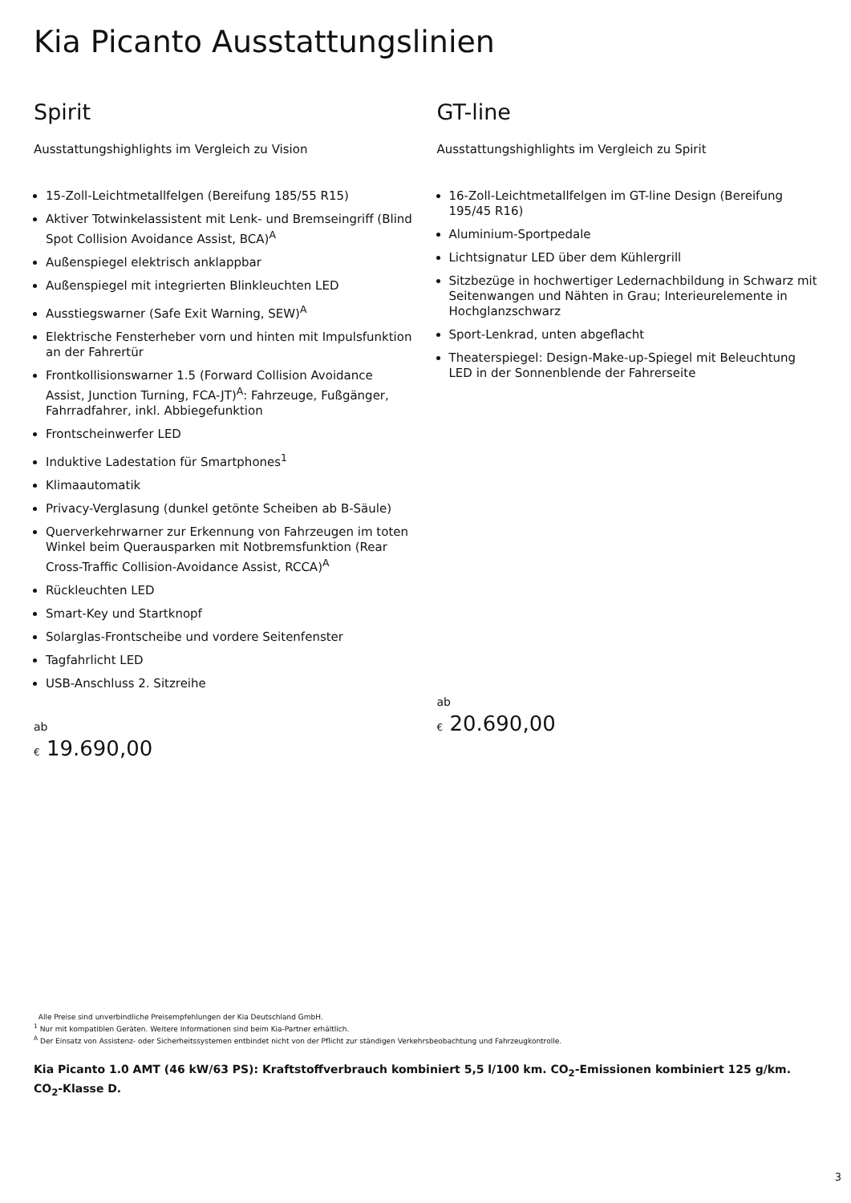Kia Picanto Ausstattungslinien
Spirit
Ausstattungshighlights im Vergleich zu Vision
15-Zoll-Leichtmetallfelgen (Bereifung 185/55 R15)
Aktiver Totwinkelassistent mit Lenk- und Bremseingriff (Blind Spot Collision Avoidance Assist, BCA)<sup>A</sup>
Außenspiegel elektrisch anklappbar
Außenspiegel mit integrierten Blinkleuchten LED
Ausstiegswarner (Safe Exit Warning, SEW)<sup>A</sup>
Elektrische Fensterheber vorn und hinten mit Impulsfunktion an der Fahrertür
Frontkollisionswarner 1.5 (Forward Collision Avoidance Assist, Junction Turning, FCA-JT)<sup>A</sup>: Fahrzeuge, Fußgänger, Fahrradfahrer, inkl. Abbiegefunktion
Frontscheinwerfer LED
Induktive Ladestation für Smartphones<sup>1</sup>
Klimaautomatik
Privacy-Verglasung (dunkel getönte Scheiben ab B-Säule)
Querverkehrwarner zur Erkennung von Fahrzeugen im toten Winkel beim Querausparken mit Notbremsfunktion (Rear Cross-Traffic Collision-Avoidance Assist, RCCA)<sup>A</sup>
Rückleuchten LED
Smart-Key und Startknopf
Solarglas-Frontscheibe und vordere Seitenfenster
Tagfahrlicht LED
USB-Anschluss 2. Sitzreihe
ab
€ 19.690,00
GT-line
Ausstattungshighlights im Vergleich zu Spirit
16-Zoll-Leichtmetallfelgen im GT-line Design (Bereifung 195/45 R16)
Aluminium-Sportpedale
Lichtsignatur LED über dem Kühlergrill
Sitzbezüge in hochwertiger Ledernachbildung in Schwarz mit Seitenwangen und Nähten in Grau; Interieurelemente in Hochglanzschwarz
Sport-Lenkrad, unten abgeflacht
Theaterspiegel: Design-Make-up-Spiegel mit Beleuchtung LED in der Sonnenblende der Fahrerseite
ab
€ 20.690,00
Alle Preise sind unverbindliche Preisempfehlungen der Kia Deutschland GmbH.
<sup>1</sup> Nur mit kompatiblen Geräten. Weitere Informationen sind beim Kia-Partner erhältlich.
<sup>A</sup> Der Einsatz von Assistenz- oder Sicherheitssystemen entbindet nicht von der Pflicht zur ständigen Verkehrsbeobachtung und Fahrzeugkontrolle.
Kia Picanto 1.0 AMT (46 kW/63 PS): Kraftstoffverbrauch kombiniert 5,5 l/100 km. CO<sub>2</sub>-Emissionen kombiniert 125 g/km. CO<sub>2</sub>-Klasse D.
3